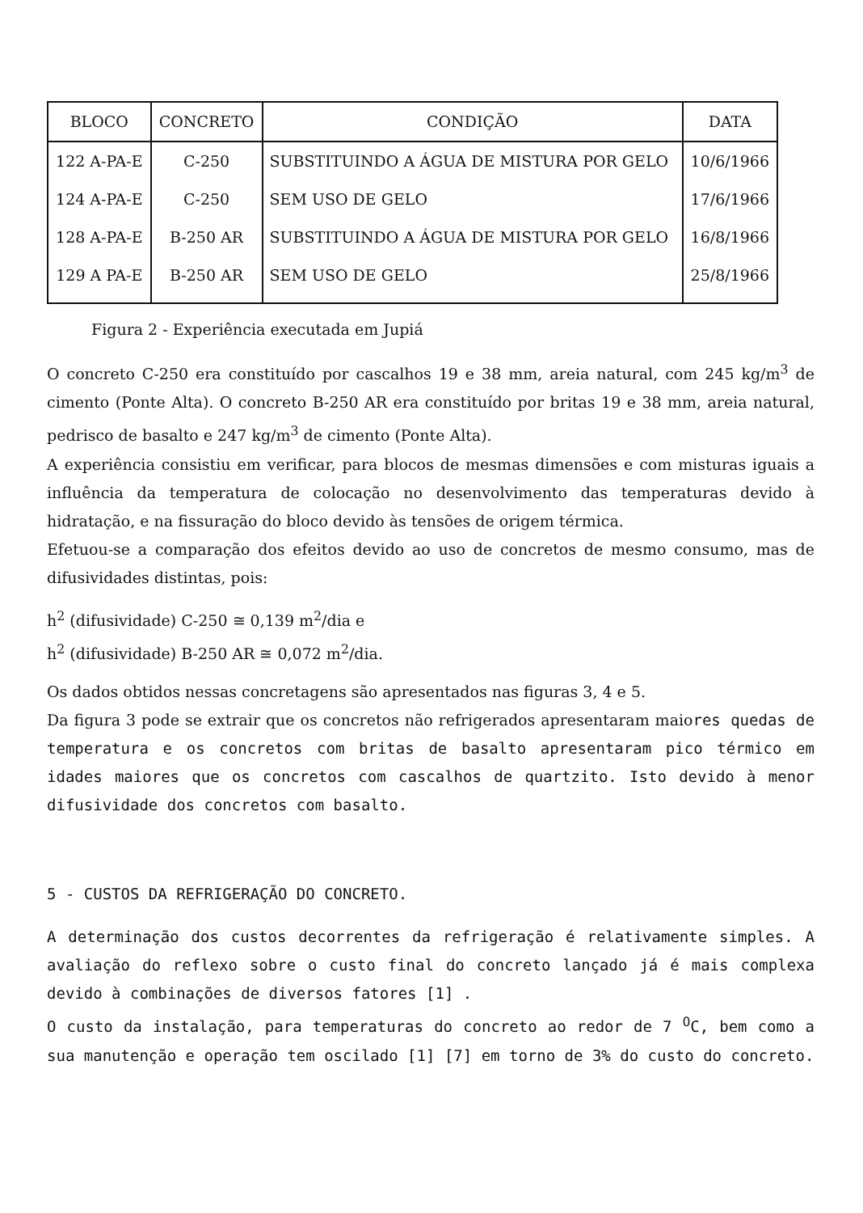| BLOCO | CONCRETO | CONDIÇÃO | DATA |
| --- | --- | --- | --- |
| 122 A-PA-E | C-250 | SUBSTITUINDO A ÁGUA DE MISTURA POR GELO | 10/6/1966 |
| 124 A-PA-E | C-250 | SEM USO DE GELO | 17/6/1966 |
| 128 A-PA-E | B-250 AR | SUBSTITUINDO A ÁGUA DE MISTURA POR GELO | 16/8/1966 |
| 129 A PA-E | B-250 AR | SEM USO DE GELO | 25/8/1966 |
Figura 2 - Experiência executada em Jupiá
O concreto C-250 era constituído por cascalhos 19 e 38 mm, areia natural, com 245 kg/m<sup>3</sup> de cimento (Ponte Alta). O concreto B-250 AR era constituído por britas 19 e 38 mm, areia natural, pedrisco de basalto e 247 kg/m<sup>3</sup> de cimento (Ponte Alta).
A experiência consistiu em verificar, para blocos de mesmas dimensões e com misturas iguais a influência da temperatura de colocação no desenvolvimento das temperaturas devido à hidratação, e na fissuração do bloco devido às tensões de origem térmica.
Efetuou-se a comparação dos efeitos devido ao uso de concretos de mesmo consumo, mas de difusividades distintas, pois:
h<sup>2</sup> (difusividade) C-250 ≅ 0,139 m<sup>2</sup>/dia e
h<sup>2</sup> (difusividade) B-250 AR ≅ 0,072 m<sup>2</sup>/dia.
Os dados obtidos nessas concretagens são apresentados nas figuras 3, 4 e 5.
Da figura 3 pode se extrair que os concretos não refrigerados apresentaram maiores quedas de temperatura e os concretos com britas de basalto apresentaram pico térmico em idades maiores que os concretos com cascalhos de quartzito. Isto devido à menor difusividade dos concretos com basalto.
5 - CUSTOS DA REFRIGERAÇÃO DO CONCRETO.
A determinação dos custos decorrentes da refrigeração é relativamente simples. A avaliação do reflexo sobre o custo final do concreto lançado já é mais complexa devido à combinações de diversos fatores [1] .
O custo da instalação, para temperaturas do concreto ao redor de 7 <sup>O</sup>C, bem como a sua manutenção e operação tem oscilado [1] [7] em torno de 3% do custo do concreto.